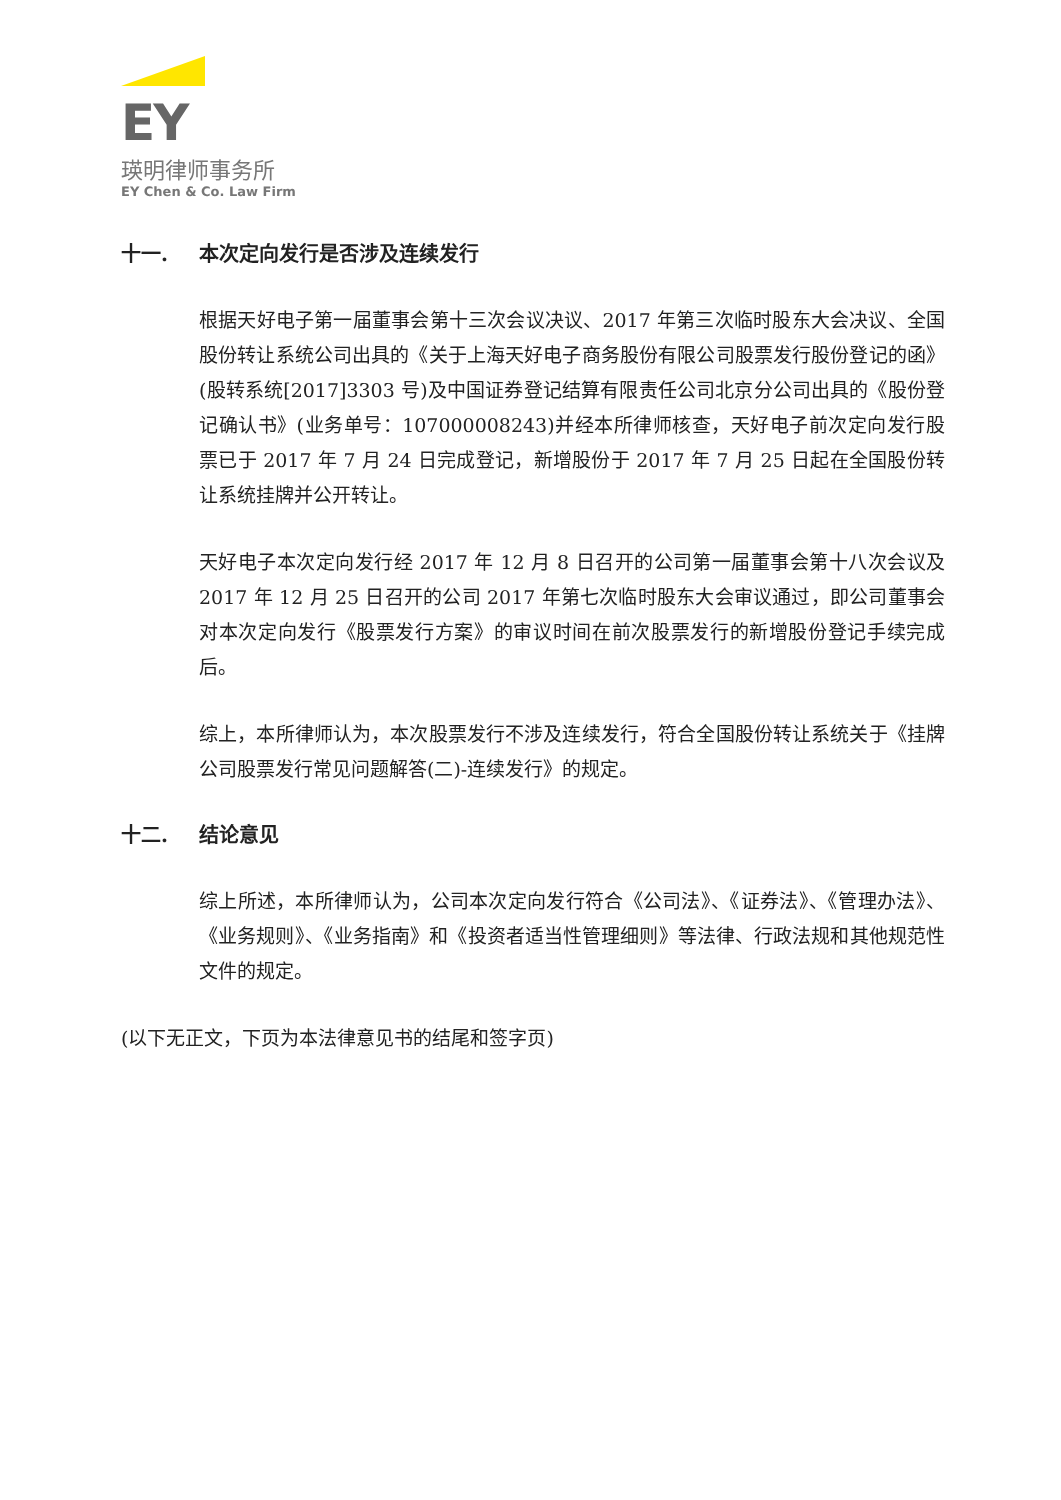EY
瑛明律师事务所
EY Chen & Co. Law Firm
十一. 本次定向发行是否涉及连续发行
根据天好电子第一届董事会第十三次会议决议、2017 年第三次临时股东大会决议、全国股份转让系统公司出具的《关于上海天好电子商务股份有限公司股票发行股份登记的函》(股转系统[2017]3303 号)及中国证券登记结算有限责任公司北京分公司出具的《股份登记确认书》(业务单号：107000008243)并经本所律师核查，天好电子前次定向发行股票已于 2017 年 7 月 24 日完成登记，新增股份于 2017 年 7 月 25 日起在全国股份转让系统挂牌并公开转让。
天好电子本次定向发行经 2017 年 12 月 8 日召开的公司第一届董事会第十八次会议及 2017 年 12 月 25 日召开的公司 2017 年第七次临时股东大会审议通过，即公司董事会对本次定向发行《股票发行方案》的审议时间在前次股票发行的新增股份登记手续完成后。
综上，本所律师认为，本次股票发行不涉及连续发行，符合全国股份转让系统关于《挂牌公司股票发行常见问题解答(二)-连续发行》的规定。
十二. 结论意见
综上所述，本所律师认为，公司本次定向发行符合《公司法》、《证券法》、《管理办法》、《业务规则》、《业务指南》和《投资者适当性管理细则》等法律、行政法规和其他规范性文件的规定。
(以下无正文，下页为本法律意见书的结尾和签字页)